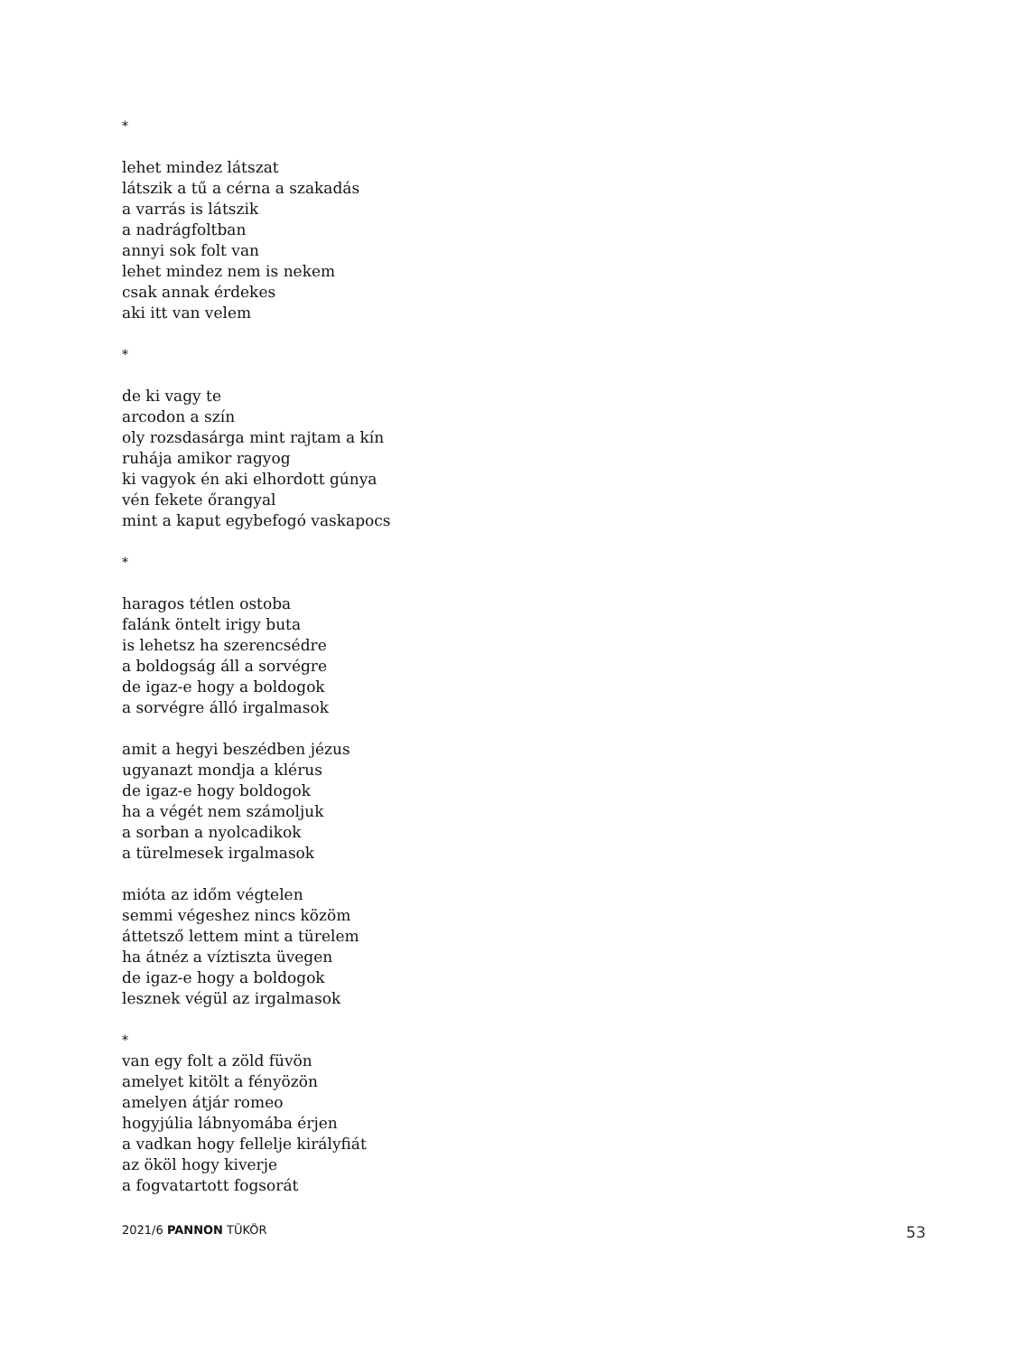*
lehet mindez látszat
látszik a tű a cérna a szakadás
a varrás is látszik
a nadrágfoltban
annyi sok folt van
lehet mindez nem is nekem
csak annak érdekes
aki itt van velem
*
de ki vagy te
arcodon a szín
oly rozsdasárga mint rajtam a kín
ruhája amikor ragyog
ki vagyok én aki elhordott gúnya
vén fekete őrangyal
mint a kaput egybefogó vaskapocs
*
haragos tétlen ostoba
falánk öntelt irigy buta
is lehetsz ha szerencsédre
a boldogság áll a sorvégre
de igaz-e hogy a boldogok
a sorvégre álló irgalmasok
amit a hegyi beszédben jézus
ugyanazt mondja a klérus
de igaz-e hogy boldogok
ha a végét nem számoljuk
a sorban a nyolcadikok
a türelmesek irgalmasok
mióta az időm végtelen
semmi végeshez nincs közöm
áttetsző lettem mint a türelem
ha átnéz a víztiszta üvegen
de igaz-e hogy a boldogok
lesznek végül az irgalmasok
*
van egy folt a zöld füvön
amelyet kitölt a fényözön
amelyen átjár romeo
hogyjúlia lábnyomába érjen
a vadkan hogy fellelje királyfiát
az ököl hogy kiverje
a fogvatartott fogsorát
2021/6 PANNON TÜKÖR 53